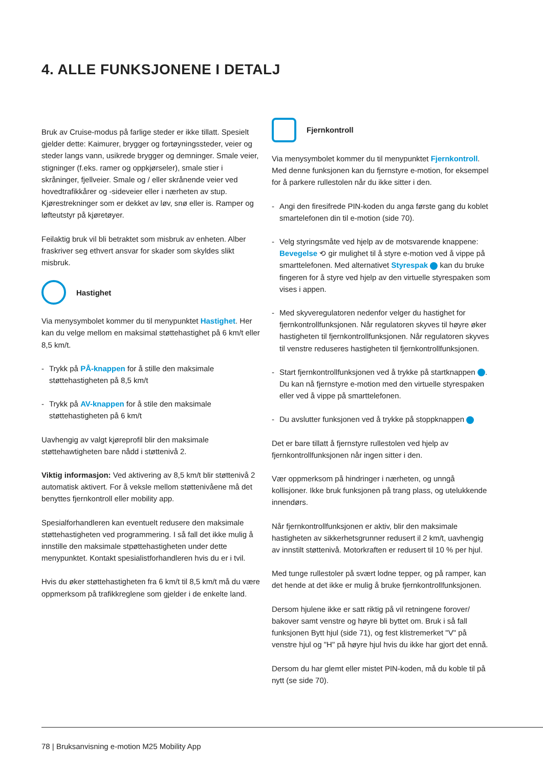4. ALLE FUNKSJONENE I DETALJ
Bruk av Cruise-modus på farlige steder er ikke tillatt. Spesielt gjelder dette: Kaimurer, brygger og fortøyningssteder, veier og steder langs vann, usikrede brygger og demninger. Smale veier, stigninger (f.eks. ramer og oppkjørseler), smale stier i skråninger, fjellveier. Smale og / eller skrånende veier ved hovedtrafikkårer og -sideveier eller i nærheten av stup. Kjørestrekninger som er dekket av løv, snø eller is. Ramper og løfteutstyr på kjøretøyer.
Feilaktig bruk vil bli betraktet som misbruk av enheten. Alber fraskriver seg ethvert ansvar for skader som skyldes slikt misbruk.
Hastighet
Via menysymbolet kommer du til menypunktet Hastighet. Her kan du velge mellom en maksimal støttehastighet på 6 km/t eller 8,5 km/t.
- Trykk på PÅ-knappen for å stille den maksimale støttehastigheten på 8,5 km/t
- Trykk på AV-knappen for å stile den maksimale støttehastigheten på 6 km/t
Uavhengig av valgt kjøreprofil blir den maksimale støttehawtigheten bare nådd i støttenivå 2.
Viktig informasjon: Ved aktivering av 8,5 km/t blir støttenivå 2 automatisk aktivert. For å veksle mellom støttenivåene må det benyttes fjernkontroll eller mobility app.
Spesialforhandleren kan eventuelt redusere den maksimale støttehastigheten ved programmering. I så fall det ikke mulig å innstille den maksimale stpøttehastigheten under dette menypunktet. Kontakt spesialistforhandleren hvis du er i tvil.
Hvis du øker støttehastigheten fra 6 km/t til 8,5 km/t må du være oppmerksom på trafikkreglene som gjelder i de enkelte land.
Fjernkontroll
Via menysymbolet kommer du til menypunktet Fjernkontroll. Med denne funksjonen kan du fjernstyre e-motion, for eksempel for å parkere rullestolen når du ikke sitter i den.
- Angi den firesifrede PIN-koden du anga første gang du koblet smartelefonen din til e-motion (side 70).
- Velg styringsmåte ved hjelp av de motsvarende knappene: Bevegelse ⟲ gir mulighet til å styre e-motion ved å vippe på smarttelefonen. Med alternativet Styrespak kan du bruke fingeren for å styre ved hjelp av den virtuelle styrespaken som vises i appen.
- Med skyveregulatoren nedenfor velger du hastighet for fjernkontrollfunksjonen. Når regulatoren skyves til høyre øker hastigheten til fjernkontrollfunksjonen. Når regulatoren skyves til venstre reduseres hastigheten til fjernkontrollfunksjonen.
- Start fjernkontrollfunksjonen ved å trykke på startknappen . Du kan nå fjernstyre e-motion med den virtuelle styrespaken eller ved å vippe på smarttelefonen.
- Du avslutter funksjonen ved å trykke på stoppknappen
Det er bare tillatt å fjernstyre rullestolen ved hjelp av fjernkontrollfunksjonen når ingen sitter i den.
Vær oppmerksom på hindringer i nærheten, og unngå kollisjoner. Ikke bruk funksjonen på trang plass, og utelukkende innendørs.
Når fjernkontrollfunksjonen er aktiv, blir den maksimale hastigheten av sikkerhetsgrunner redusert il 2 km/t, uavhengig av innstilt støttenivå. Motorkraften er redusert til 10 % per hjul.
Med tunge rullestoler på svært lodne tepper, og på ramper, kan det hende at det ikke er mulig å bruke fjernkontrollfunksjonen.
Dersom hjulene ikke er satt riktig på vil retningene forover/ bakover samt venstre og høyre bli byttet om. Bruk i så fall funksjonen Bytt hjul (side 71), og fest klistremerket "V" på venstre hjul og "H" på høyre hjul hvis du ikke har gjort det ennå.
Dersom du har glemt eller mistet PIN-koden, må du koble til på nytt (se side 70).
78 | Bruksanvisning e-motion M25 Mobility App